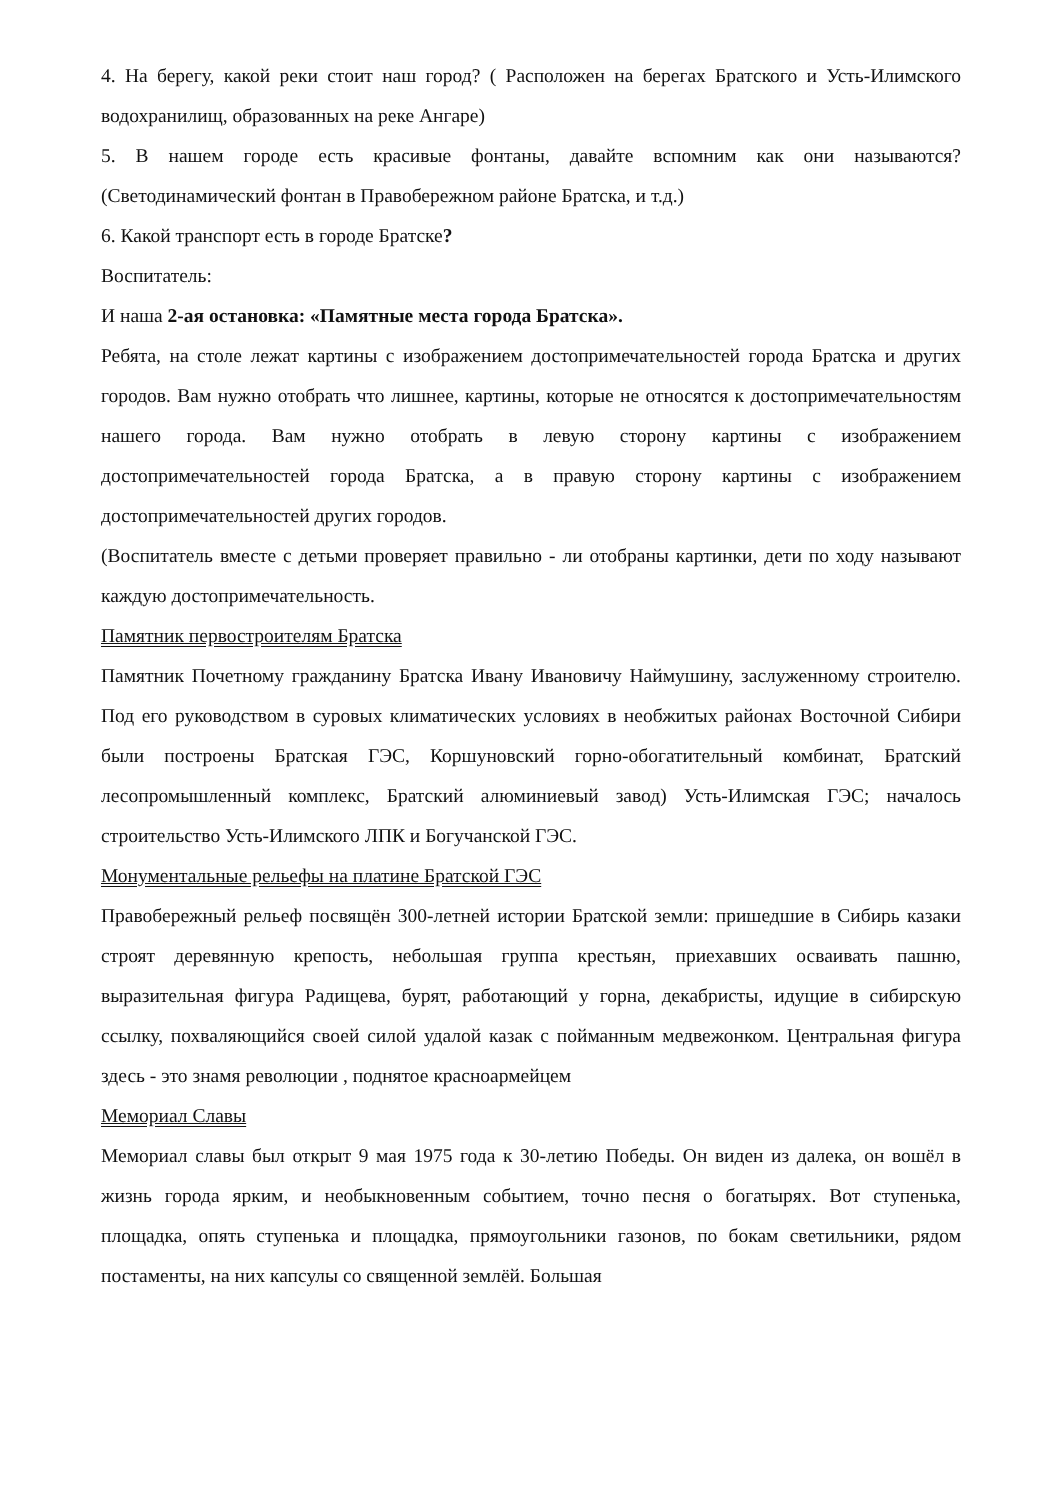4. На берегу, какой реки стоит наш город? ( Расположен на берегах Братского и Усть-Илимского водохранилищ, образованных на реке Ангаре)
5. В нашем городе есть красивые фонтаны, давайте вспомним как они называются? (Светодинамический фонтан в Правобережном районе Братска, и т.д.)
6. Какой транспорт есть в городе Братске?
Воспитатель:
И наша 2-ая остановка: «Памятные места города Братска».
Ребята, на столе лежат картины с изображением достопримечательностей города Братска и других городов. Вам нужно отобрать что лишнее, картины, которые не относятся к достопримечательностям нашего города. Вам нужно отобрать в левую сторону картины с изображением достопримечательностей города Братска, а в правую сторону картины с изображением достопримечательностей других городов.
(Воспитатель вместе с детьми проверяет правильно - ли отобраны картинки, дети по ходу называют каждую достопримечательность.
Памятник первостроителям Братска
Памятник Почетному гражданину Братска Ивану Ивановичу Наймушину, заслуженному строителю. Под его руководством в суровых климатических условиях в необжитых районах Восточной Сибири были построены Братская ГЭС, Коршуновский горно-обогатительный комбинат, Братский лесопромышленный комплекс, Братский алюминиевый завод) Усть-Илимская ГЭС; началось строительство Усть-Илимского ЛПК и Богучанской ГЭС.
Монументальные рельефы на платине Братской ГЭС
Правобережный рельеф посвящён 300-летней истории Братской земли: пришедшие в Сибирь казаки строят деревянную крепость, небольшая группа крестьян, приехавших осваивать пашню, выразительная фигура Радищева, бурят, работающий у горна, декабристы, идущие в сибирскую ссылку, похваляющийся своей силой удалой казак с пойманным медвежонком. Центральная фигура здесь - это знамя революции , поднятое красноармейцем
Мемориал Славы
Мемориал славы был открыт 9 мая 1975 года к 30-летию Победы. Он виден из далека, он вошёл в жизнь города ярким, и необыкновенным событием, точно песня о богатырях. Вот ступенька, площадка, опять ступенька и площадка, прямоугольники газонов, по бокам светильники, рядом постаменты, на них капсулы со священной землёй. Большая